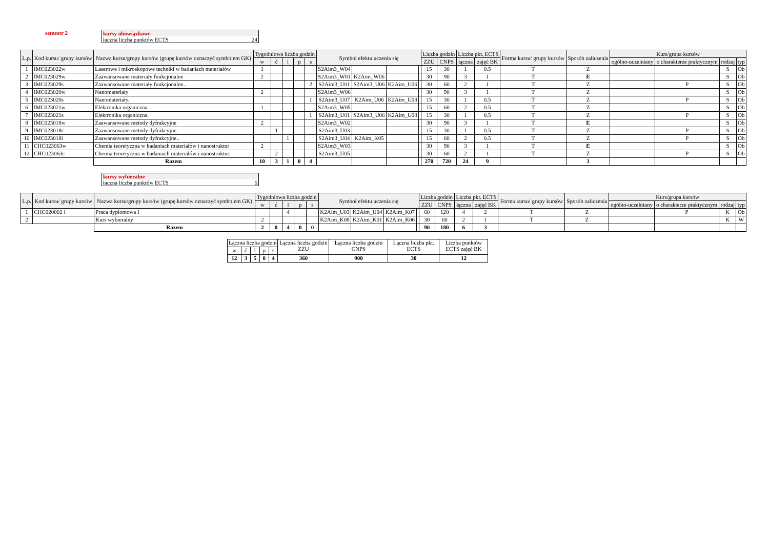semestr 2 kursy obowiązkowe
łaczna liczba punktów ECTS 24
| L.p. | Kod kursu/ grupy kursów | Nazwa kursu/grupy kursów (grupę kursów oznaczyć symbolem GK) | Tygodniowa liczba godzin | | | | | Symbol efektu uczenia się | | | | Liczba godzin | | Liczba pkt. ECTS | | Forma kursu/ grupy kursów | Sposób zaliczenia | Kurs/grupa kursów | | | |
| --- | --- | --- | --- | --- | --- | --- | --- | --- | --- | --- | --- | --- | --- | --- | --- | --- | --- | --- | --- | --- | --- |
| | | | w | ć | l | p | s | | | | | ZZU | CNPS | łączna | zajęć BK | | | ogólno-uczelniany | o charakterze praktycznym | rodzaj | typ |
| 1 | IMC023022w | Laserowe i mikroskopowe techniki w badaniach materiałów | 1 | | | | | S2Aim3_W04 | | | | 15 | 30 | 1 | 0.5 | T | Z | | | S | Ob |
| 2 | IMC023029w | Zaawansowane materiały funkcjonalne | 2 | | | | | S2Aim3_W01 | K2Aim_W06 | | | 30 | 90 | 3 | 1 | T | E | | | S | Ob |
| 3 | IMC023029s | Zaawansowane materiały funkcjonalne.. | | | | | 2 | S2Aim3_U01 | S2Aim3_U06 | K2Aim_U06 | | 30 | 60 | 2 | 1 | T | Z | | P | S | Ob |
| 4 | IMC023020w | Nanomateriały | 2 | | | | | S2Aim3_W06 | | | | 30 | 90 | 3 | 1 | T | Z | | | S | Ob |
| 5 | IMC023020s | Nanomateriały. | | | | | 1 | S2Aim3_U07 | K2Aim_U06 | K2Aim_U08 | | 15 | 30 | 1 | 0.5 | T | Z | | P | S | Ob |
| 6 | IMC023021w | Elektronika organiczna | 1 | | | | | S2Aim3_W05 | | | | 15 | 60 | 2 | 0.5 | T | Z | | | S | Ob |
| 7 | IMC023021s | Elektronika organiczna. | | | | | 1 | S2Aim3_U01 | S2Aim3_U06 | K2Aim_U08 | | 15 | 30 | 1 | 0.5 | T | Z | | P | S | Ob |
| 8 | IMC023018w | Zaawansowane metody dyfrakcyjne | 2 | | | | | S2Aim3_W02 | | | | 30 | 90 | 3 | 1 | T | E | | | S | Ob |
| 9 | IMC023018c | Zaawansowane metody dyfrakcyjne. | | 1 | | | | S2Aim3_U03 | | | | 15 | 30 | 1 | 0.5 | T | Z | | P | S | Ob |
| 10 | IMC023018l | Zaawansowane metody dyfrakcyjne.. | | | 1 | | | S2Aim3_U04 | K2Aim_K05 | | | 15 | 60 | 2 | 0.5 | T | Z | | P | S | Ob |
| 11 | CHC023063w | Chemia teoretyczna w badaniach materiałów i nanostruktur | 2 | | | | | S2Aim3_W03 | | | | 30 | 90 | 3 | 1 | T | E | | | S | Ob |
| 12 | CHC023063c | Chemia teoretyczna w badaniach materiałów i nanostruktur. | | 2 | | | | S2Aim3_U05 | | | | 30 | 60 | 2 | 1 | T | Z | | P | S | Ob |
| | | Razem | 10 | 3 | 1 | 0 | 4 | | | | | 270 | 720 | 24 | 9 | | 3 | | | | |
kursy wybieralne
łaczna liczba punktów ECTS 6
| L.p. | Kod kursu/ grupy kursów | Nazwa kursu/grupy kursów (grupę kursów oznaczyć symbolem GK) | Tygodniowa liczba godzin | | | | | Symbol efektu uczenia się | | | | Liczba godzin | | Liczba pkt. ECTS | | Forma kursu/ grupy kursów | Sposób zaliczenia | Kurs/grupa kursów | | | |
| --- | --- | --- | --- | --- | --- | --- | --- | --- | --- | --- | --- | --- | --- | --- | --- | --- | --- | --- | --- | --- | --- |
| | | | w | ć | l | p | s | | | | | ZZU | CNPS | łączna | zajęć BK | | | ogólno-uczelniany | o charakterze praktycznym | rodzaj | typ |
| 1 | CHC020002 l | Praca dyplomowa I | | | 4 | | | K2Aim_U03 | K2Aim_U04 | K2Aim_K07 | | 60 | 120 | 4 | 2 | T | Z | | P | K | Ob |
| 2 | | Kurs wybieralny | 2 | | | | | K2Aim_K08 | K2Aim_K01 | K2Aim_K06 | | 30 | 60 | 2 | 1 | T | Z | | | K | W |
| | | Razem | 2 | 0 | 4 | 0 | 0 | | | | | 90 | 180 | 6 | 3 | | | | | | |
| Łączna liczba godzin | | | | | Łączna liczba godzin ZZU | Łączna liczba godzin CNPS | Łączna liczba pkt. ECTS | Liczba punktów ECTS zajęć BK |
| w | ć | l | p | s | | | | |
| 12 | 3 | 5 | 0 | 4 | 360 | 900 | 30 | 12 |